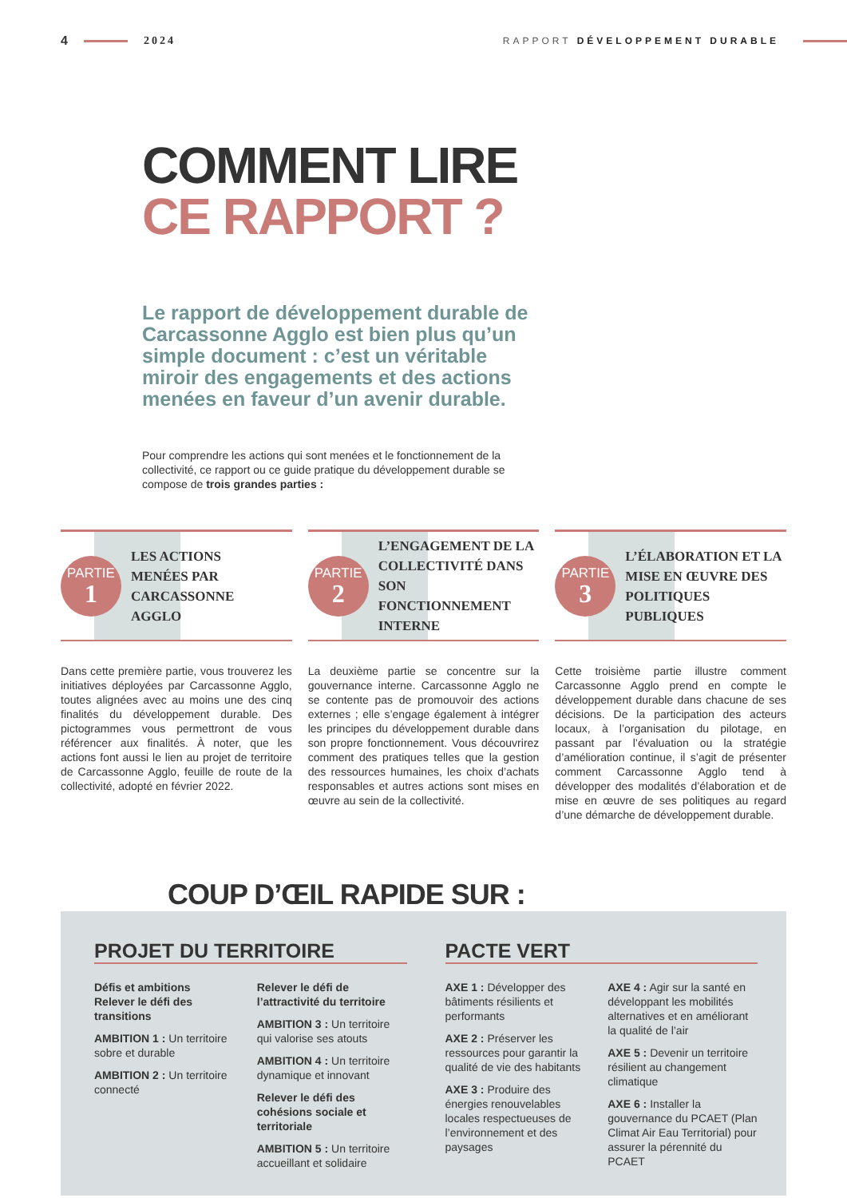4 2024 RAPPORT DÉVELOPPEMENT DURABLE
COMMENT LIRE
CE RAPPORT ?
Le rapport de développement durable de Carcassonne Agglo est bien plus qu’un simple document : c’est un véritable miroir des engagements et des actions menées en faveur d’un avenir durable.
Pour comprendre les actions qui sont menées et le fonctionnement de la collectivité, ce rapport ou ce guide pratique du développement durable se compose de trois grandes parties :
PARTIE
1
LES ACTIONS
MENÉES PAR
CARCASSONNE
AGGLO
Dans cette première partie, vous trouverez les initiatives déployées par Carcassonne Agglo, toutes alignées avec au moins une des cinq finalités du développement durable. Des pictogrammes vous permettront de vous référencer aux finalités. À noter, que les actions font aussi le lien au projet de territoire de Carcassonne Agglo, feuille de route de la collectivité, adopté en février 2022.
PARTIE
2
L’ENGAGEMENT DE LA COLLECTIVITÉ DANS SON FONCTIONNEMENT INTERNE
La deuxième partie se concentre sur la gouvernance interne. Carcassonne Agglo ne se contente pas de promouvoir des actions externes ; elle s’engage également à intégrer les principes du développement durable dans son propre fonctionnement. Vous découvrirez comment des pratiques telles que la gestion des ressources humaines, les choix d’achats responsables et autres actions sont mises en œuvre au sein de la collectivité.
PARTIE
3
L’ÉLABORATION ET LA MISE EN ŒUVRE DES POLITIQUES PUBLIQUES
Cette troisième partie illustre comment Carcassonne Agglo prend en compte le développement durable dans chacune de ses décisions. De la participation des acteurs locaux, à l’organisation du pilotage, en passant par l’évaluation ou la stratégie d’amélioration continue, il s’agit de présenter comment Carcassonne Agglo tend à développer des modalités d’élaboration et de mise en œuvre de ses politiques au regard d’une démarche de développement durable.
COUP D’ŒIL RAPIDE SUR :
PROJET DU TERRITOIRE
Défis et ambitions
Relever le défi des transitions
AMBITION 1 : Un territoire sobre et durable
AMBITION 2 : Un territoire connecté
Relever le défi de l’attractivité du territoire
AMBITION 3 : Un territoire qui valorise ses atouts
AMBITION 4 : Un territoire dynamique et innovant
Relever le défi des cohésions sociale et territoriale
AMBITION 5 : Un territoire accueillant et solidaire
PACTE VERT
AXE 1 : Développer des bâtiments résilients et performants
AXE 2 : Préserver les ressources pour garantir la qualité de vie des habitants
AXE 3 : Produire des énergies renouvelables locales respectueuses de l’environnement et des paysages
AXE 4 : Agir sur la santé en développant les mobilités alternatives et en améliorant la qualité de l’air
AXE 5 : Devenir un territoire résilient au changement climatique
AXE 6 : Installer la gouvernance du PCAET (Plan Climat Air Eau Territorial) pour assurer la pérennité du PCAET